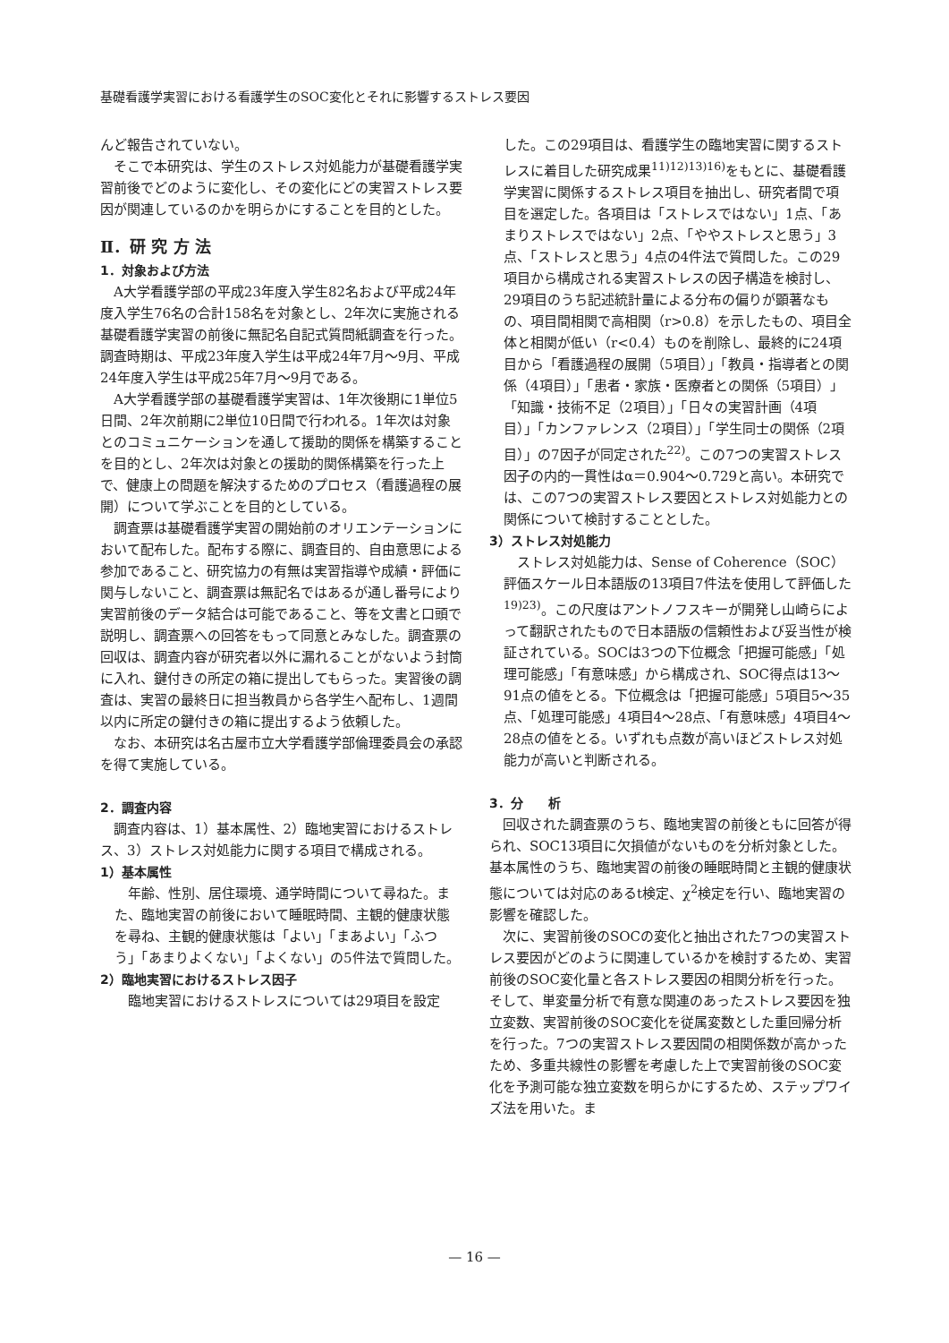基礎看護学実習における看護学生のSOC変化とそれに影響するストレス要因
んど報告されていない。
そこで本研究は、学生のストレス対処能力が基礎看護学実習前後でどのように変化し、その変化にどの実習ストレス要因が関連しているのかを明らかにすることを目的とした。
Ⅱ．研 究 方 法
1．対象および方法
A大学看護学部の平成23年度入学生82名および平成24年度入学生76名の合計158名を対象とし、2年次に実施される基礎看護学実習の前後に無記名自記式質問紙調査を行った。調査時期は、平成23年度入学生は平成24年7月～9月、平成24年度入学生は平成25年7月～9月である。
A大学看護学部の基礎看護学実習は、1年次後期に1単位5日間、2年次前期に2単位10日間で行われる。1年次は対象とのコミュニケーションを通して援助的関係を構築することを目的とし、2年次は対象との援助的関係構築を行った上で、健康上の問題を解決するためのプロセス（看護過程の展開）について学ぶことを目的としている。
調査票は基礎看護学実習の開始前のオリエンテーションにおいて配布した。配布する際に、調査目的、自由意思による参加であること、研究協力の有無は実習指導や成績・評価に関与しないこと、調査票は無記名ではあるが通し番号により実習前後のデータ結合は可能であること、等を文書と口頭で説明し、調査票への回答をもって同意とみなした。調査票の回収は、調査内容が研究者以外に漏れることがないよう封筒に入れ、鍵付きの所定の箱に提出してもらった。実習後の調査は、実習の最終日に担当教員から各学生へ配布し、1週間以内に所定の鍵付きの箱に提出するよう依頼した。
なお、本研究は名古屋市立大学看護学部倫理委員会の承認を得て実施している。
2．調査内容
調査内容は、1）基本属性、2）臨地実習におけるストレス、3）ストレス対処能力に関する項目で構成される。
1）基本属性
年齢、性別、居住環境、通学時間について尋ねた。また、臨地実習の前後において睡眠時間、主観的健康状態を尋ね、主観的健康状態は「よい」「まあよい」「ふつう」「あまりよくない」「よくない」の5件法で質問した。
2）臨地実習におけるストレス因子
臨地実習におけるストレスについては29項目を設定
した。この29項目は、看護学生の臨地実習に関するストレスに着目した研究成果<sup>11)12)13)16)</sup>をもとに、基礎看護学実習に関係するストレス項目を抽出し、研究者間で項目を選定した。各項目は「ストレスではない」1点、「あまりストレスではない」2点、「ややストレスと思う」3点、「ストレスと思う」4点の4件法で質問した。この29項目から構成される実習ストレスの因子構造を検討し、29項目のうち記述統計量による分布の偏りが顕著なもの、項目間相関で高相関（r>0.8）を示したもの、項目全体と相関が低い（r<0.4）ものを削除し、最終的に24項目から「看護過程の展開（5項目）」「教員・指導者との関係（4項目）」「患者・家族・医療者との関係（5項目）」「知識・技術不足（2項目）」「日々の実習計画（4項目）」「カンファレンス（2項目）」「学生同士の関係（2項目）」の7因子が同定された<sup>22)</sup>。この7つの実習ストレス因子の内的一貫性はα＝0.904～0.729と高い。本研究では、この7つの実習ストレス要因とストレス対処能力との関係について検討することとした。
3）ストレス対処能力
ストレス対処能力は、Sense of Coherence（SOC）評価スケール日本語版の13項目7件法を使用して評価した<sup>19)23)</sup>。この尺度はアントノフスキーが開発し山崎らによって翻訳されたもので日本語版の信頼性および妥当性が検証されている。SOCは3つの下位概念「把握可能感」「処理可能感」「有意味感」から構成され、SOC得点は13～91点の値をとる。下位概念は「把握可能感」5項目5～35点、「処理可能感」4項目4～28点、「有意味感」4項目4～28点の値をとる。いずれも点数が高いほどストレス対処能力が高いと判断される。
3．分　　析
回収された調査票のうち、臨地実習の前後ともに回答が得られ、SOC13項目に欠損値がないものを分析対象とした。基本属性のうち、臨地実習の前後の睡眠時間と主観的健康状態については対応のあるt検定、χ<sup>2</sup>検定を行い、臨地実習の影響を確認した。
次に、実習前後のSOCの変化と抽出された7つの実習ストレス要因がどのように関連しているかを検討するため、実習前後のSOC変化量と各ストレス要因の相関分析を行った。そして、単変量分析で有意な関連のあったストレス要因を独立変数、実習前後のSOC変化を従属変数とした重回帰分析を行った。7つの実習ストレス要因間の相関係数が高かったため、多重共線性の影響を考慮した上で実習前後のSOC変化を予測可能な独立変数を明らかにするため、ステップワイズ法を用いた。ま
— 16 —